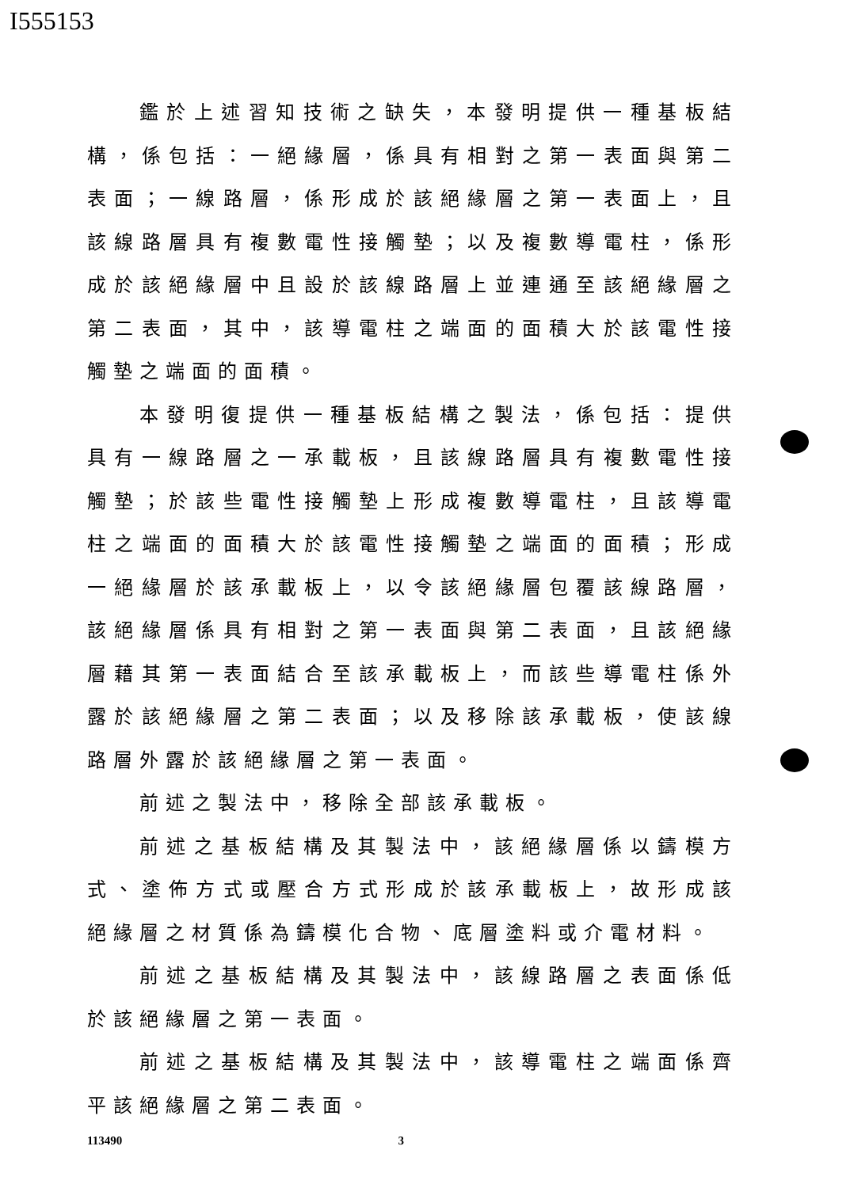I555153
鑑於上述習知技術之缺失，本發明提供一種基板結構，係包括：一絕緣層，係具有相對之第一表面與第二表面；一線路層，係形成於該絕緣層之第一表面上，且該線路層具有複數電性接觸墊；以及複數導電柱，係形成於該絕緣層中且設於該線路層上並連通至該絕緣層之第二表面，其中，該導電柱之端面的面積大於該電性接觸墊之端面的面積。
本發明復提供一種基板結構之製法，係包括：提供具有一線路層之一承載板，且該線路層具有複數電性接觸墊；於該些電性接觸墊上形成複數導電柱，且該導電柱之端面的面積大於該電性接觸墊之端面的面積；形成一絕緣層於該承載板上，以令該絕緣層包覆該線路層，該絕緣層係具有相對之第一表面與第二表面，且該絕緣層藉其第一表面結合至該承載板上，而該些導電柱係外露於該絕緣層之第二表面；以及移除該承載板，使該線路層外露於該絕緣層之第一表面。
前述之製法中，移除全部該承載板。
前述之基板結構及其製法中，該絕緣層係以鑄模方式、塗佈方式或壓合方式形成於該承載板上，故形成該絕緣層之材質係為鑄模化合物、底層塗料或介電材料。
前述之基板結構及其製法中，該線路層之表面係低於該絕緣層之第一表面。
前述之基板結構及其製法中，該導電柱之端面係齊平該絕緣層之第二表面。
113490 3